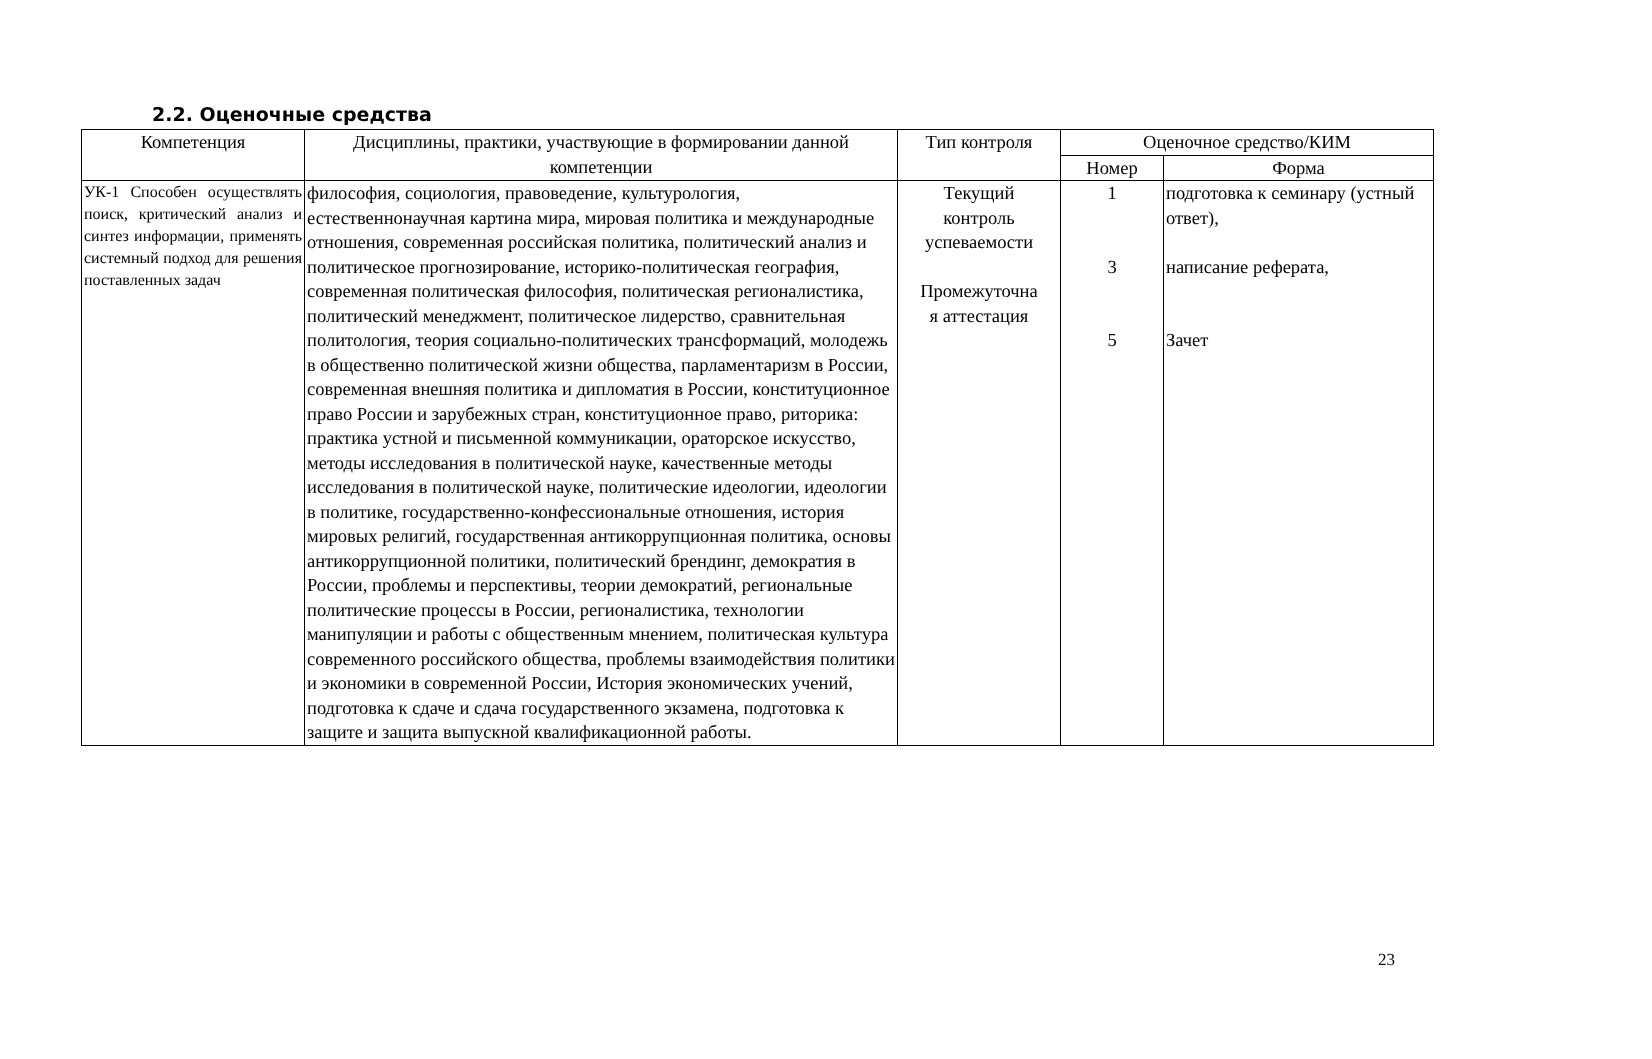2.2. Оценочные средства
| Компетенция | Дисциплины, практики, участвующие в формировании данной компетенции | Тип контроля | Оценочное средство/КИМ | |
| --- | --- | --- | --- | --- |
| | | | Номер | Форма |
| УК-1 Способен осуществлять поиск, критический анализ и синтез информации, применять системный подход для решения поставленных задач | философия, социология, правоведение, культурология, естественнонаучная картина мира, мировая политика и международные отношения, современная российская политика, политический анализ и политическое прогнозирование, историко-политическая география, современная политическая философия, политическая регионалистика, политический менеджмент, политическое лидерство, сравнительная политология, теория социально-политических трансформаций, молодежь в общественно политической жизни общества, парламентаризм в России, современная внешняя политика и дипломатия в России, конституционное право России и зарубежных стран, конституционное право, риторика: практика устной и письменной коммуникации, ораторское искусство, методы исследования в политической науке, качественные методы исследования в политической науке, политические идеологии, идеологии в политике, государственно-конфессиональные отношения, история мировых религий, государственная антикоррупционная политика, основы антикоррупционной политики, политический брендинг, демократия в России, проблемы и перспективы, теории демократий, региональные политические процессы в России, регионалистика, технологии манипуляции и работы с общественным мнением, политическая культура современного российского общества, проблемы взаимодействия политики и экономики в современной России, История экономических учений, подготовка к сдаче и сдача государственного экзамена, подготовка к защите и защита выпускной квалификационной работы. | Текущий контроль успеваемости Промежуточна я аттестация | 1 3 5 | подготовка к семинару (устный ответ), написание реферата, Зачет |
23